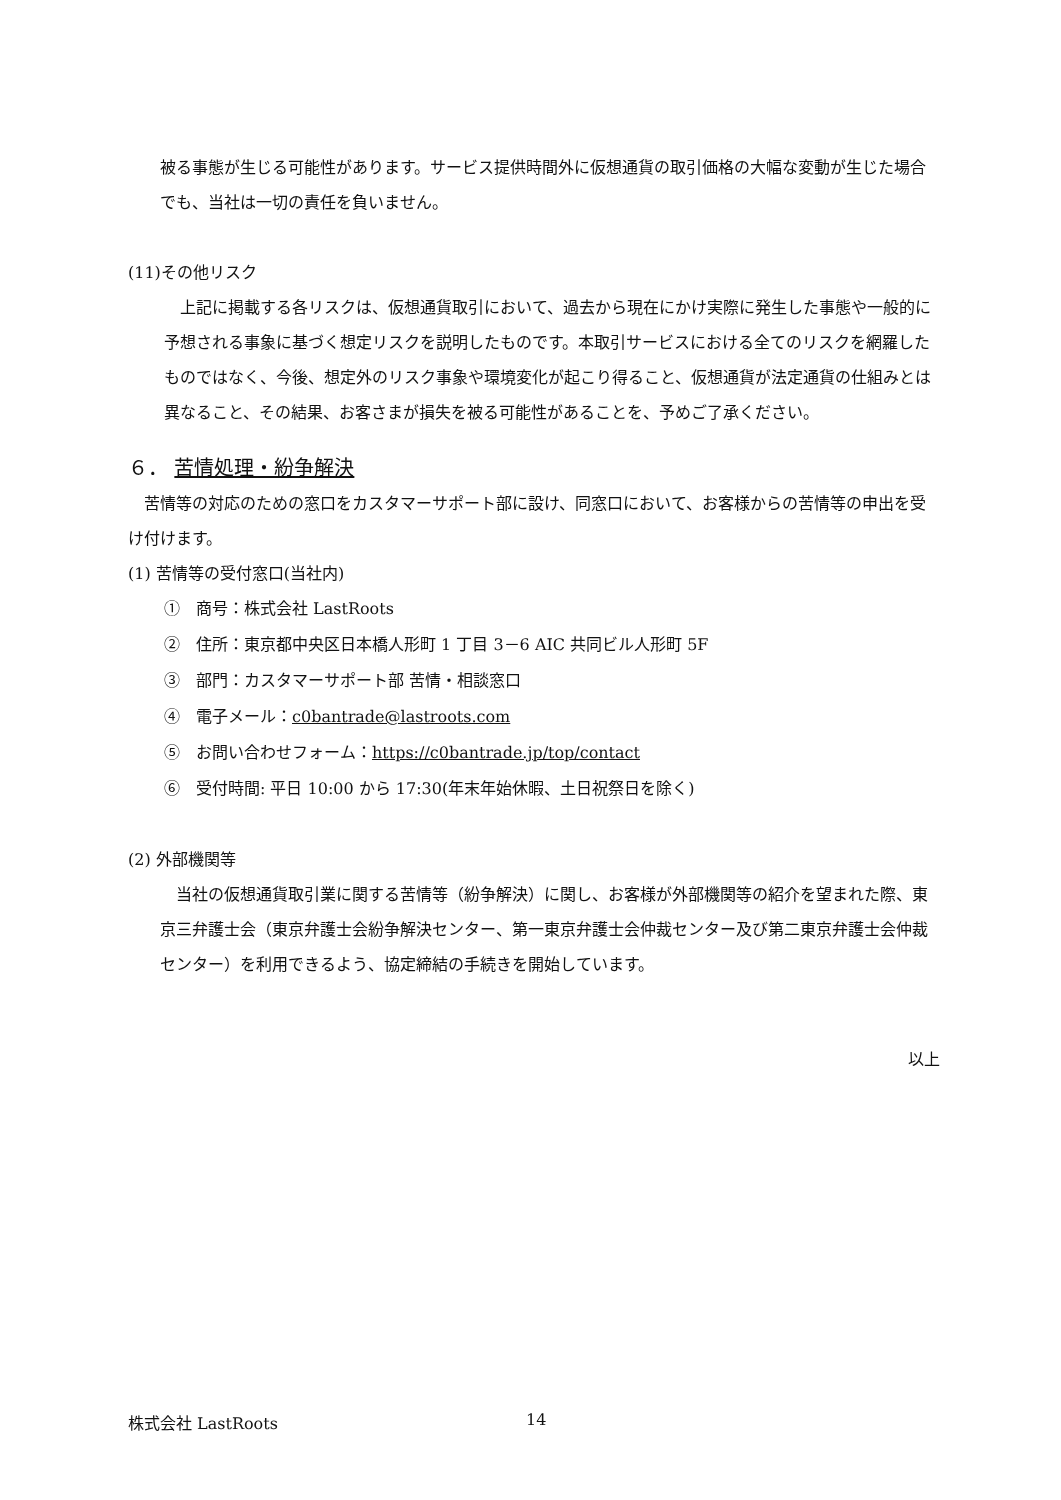被る事態が生じる可能性があります。サービス提供時間外に仮想通貨の取引価格の大幅な変動が生じた場合でも、当社は一切の責任を負いません。
(11)その他リスク
　上記に掲載する各リスクは、仮想通貨取引において、過去から現在にかけ実際に発生した事態や一般的に予想される事象に基づく想定リスクを説明したものです。本取引サービスにおける全てのリスクを網羅したものではなく、今後、想定外のリスク事象や環境変化が起こり得ること、仮想通貨が法定通貨の仕組みとは異なること、その結果、お客さまが損失を被る可能性があることを、予めご了承ください。
６． 苦情処理・紛争解決
　苦情等の対応のための窓口をカスタマーサポート部に設け、同窓口において、お客様からの苦情等の申出を受け付けます。
(1) 苦情等の受付窓口(当社内)
①　商号：株式会社 LastRoots
②　住所：東京都中央区日本橋人形町 1 丁目 3－6 AIC 共同ビル人形町 5F
③　部門：カスタマーサポート部 苦情・相談窓口
④　電子メール：c0bantrade@lastroots.com
⑤　お問い合わせフォーム：https://c0bantrade.jp/top/contact
⑥　受付時間: 平日 10:00 から 17:30(年末年始休暇、土日祝祭日を除く)
(2) 外部機関等
　当社の仮想通貨取引業に関する苦情等（紛争解決）に関し、お客様が外部機関等の紹介を望まれた際、東京三弁護士会（東京弁護士会紛争解決センター、第一東京弁護士会仲裁センター及び第二東京弁護士会仲裁センター）を利用できるよう、協定締結の手続きを開始しています。
以上
株式会社 LastRoots 14